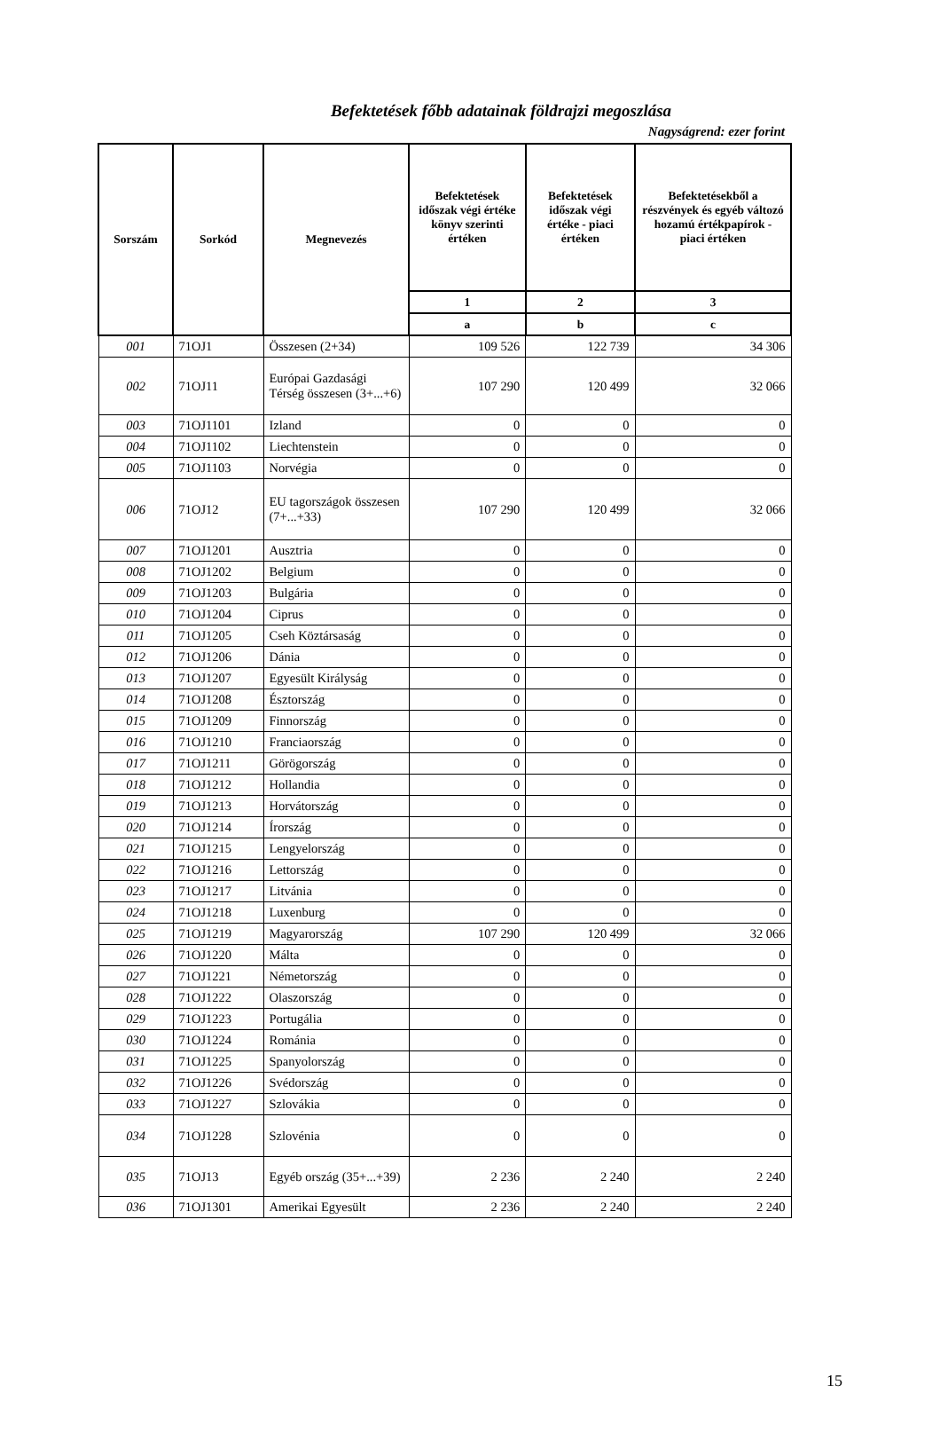Befektetések főbb adatainak földrajzi megoszlása
Nagyságrend: ezer forint
| Sorszám | Sorkód | Megnevezés | Befektetések időszak végi értéke könyv szerinti értéken | Befektetések időszak végi értéke - piaci értéken | Befektetésekből a részvények és egyéb változó hozamú értékpapírok - piaci értéken |
| --- | --- | --- | --- | --- | --- |
| | | | 1 | 2 | 3 |
| | | | a | b | c |
| 001 | 71OJ1 | Összesen (2+34) | 109 526 | 122 739 | 34 306 |
| 002 | 71OJ11 | Európai Gazdasági Térség összesen (3+...+6) | 107 290 | 120 499 | 32 066 |
| 003 | 71OJ1101 | Izland | 0 | 0 | 0 |
| 004 | 71OJ1102 | Liechtenstein | 0 | 0 | 0 |
| 005 | 71OJ1103 | Norvégia | 0 | 0 | 0 |
| 006 | 71OJ12 | EU tagországok összesen (7+...+33) | 107 290 | 120 499 | 32 066 |
| 007 | 71OJ1201 | Ausztria | 0 | 0 | 0 |
| 008 | 71OJ1202 | Belgium | 0 | 0 | 0 |
| 009 | 71OJ1203 | Bulgária | 0 | 0 | 0 |
| 010 | 71OJ1204 | Ciprus | 0 | 0 | 0 |
| 011 | 71OJ1205 | Cseh Köztársaság | 0 | 0 | 0 |
| 012 | 71OJ1206 | Dánia | 0 | 0 | 0 |
| 013 | 71OJ1207 | Egyesült Királyság | 0 | 0 | 0 |
| 014 | 71OJ1208 | Észtország | 0 | 0 | 0 |
| 015 | 71OJ1209 | Finnország | 0 | 0 | 0 |
| 016 | 71OJ1210 | Franciaország | 0 | 0 | 0 |
| 017 | 71OJ1211 | Görögország | 0 | 0 | 0 |
| 018 | 71OJ1212 | Hollandia | 0 | 0 | 0 |
| 019 | 71OJ1213 | Horvátország | 0 | 0 | 0 |
| 020 | 71OJ1214 | Írország | 0 | 0 | 0 |
| 021 | 71OJ1215 | Lengyelország | 0 | 0 | 0 |
| 022 | 71OJ1216 | Lettország | 0 | 0 | 0 |
| 023 | 71OJ1217 | Litvánia | 0 | 0 | 0 |
| 024 | 71OJ1218 | Luxenburg | 0 | 0 | 0 |
| 025 | 71OJ1219 | Magyarország | 107 290 | 120 499 | 32 066 |
| 026 | 71OJ1220 | Málta | 0 | 0 | 0 |
| 027 | 71OJ1221 | Németország | 0 | 0 | 0 |
| 028 | 71OJ1222 | Olaszország | 0 | 0 | 0 |
| 029 | 71OJ1223 | Portugália | 0 | 0 | 0 |
| 030 | 71OJ1224 | Románia | 0 | 0 | 0 |
| 031 | 71OJ1225 | Spanyolország | 0 | 0 | 0 |
| 032 | 71OJ1226 | Svédország | 0 | 0 | 0 |
| 033 | 71OJ1227 | Szlovákia | 0 | 0 | 0 |
| 034 | 71OJ1228 | Szlovénia | 0 | 0 | 0 |
| 035 | 71OJ13 | Egyéb ország (35+...+39) | 2 236 | 2 240 | 2 240 |
| 036 | 71OJ1301 | Amerikai Egyesült | 2 236 | 2 240 | 2 240 |
15